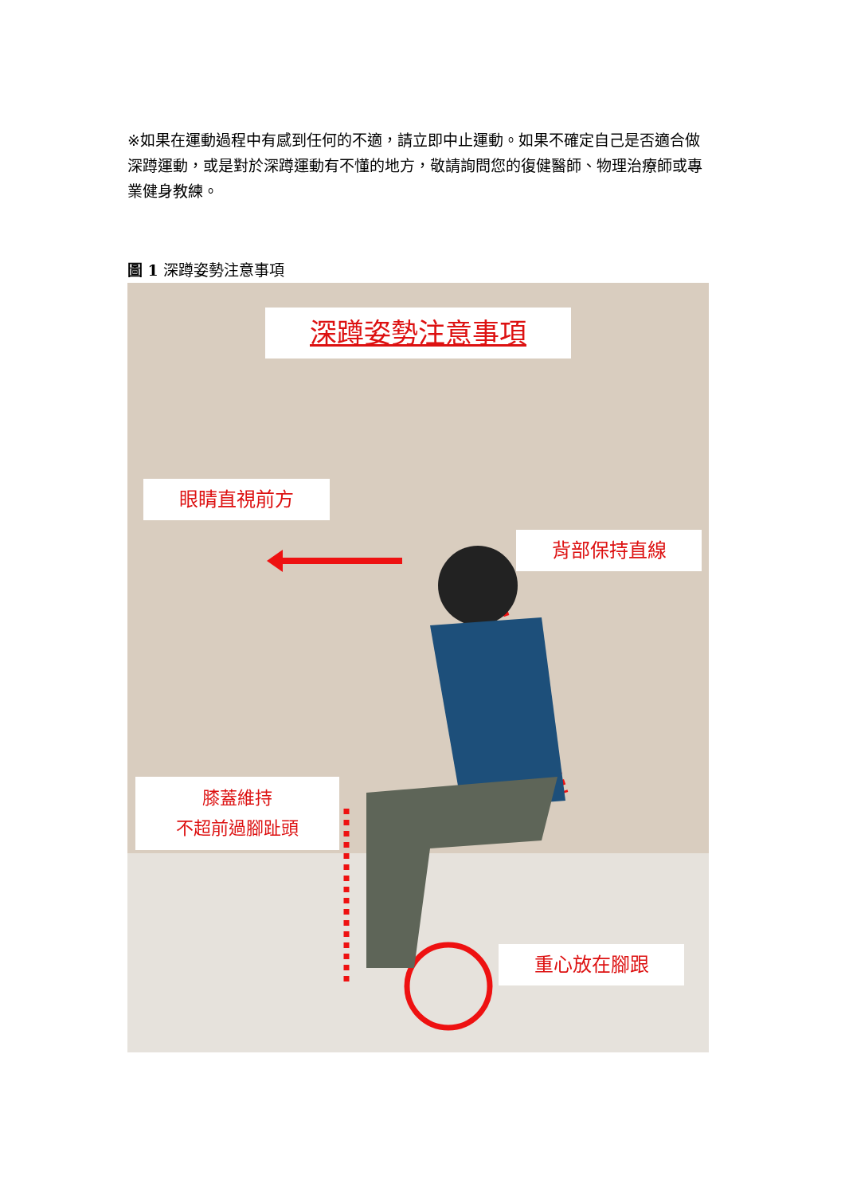※如果在運動過程中有感到任何的不適，請立即中止運動。如果不確定自己是否適合做深蹲運動，或是對於深蹲運動有不懂的地方，敬請詢問您的復健醫師、物理治療師或專業健身教練。
圖 1 深蹲姿勢注意事項
深蹲姿勢注意事項
眼睛直視前方
背部保持直線
膝蓋維持
不超前過腳趾頭
重心放在腳跟